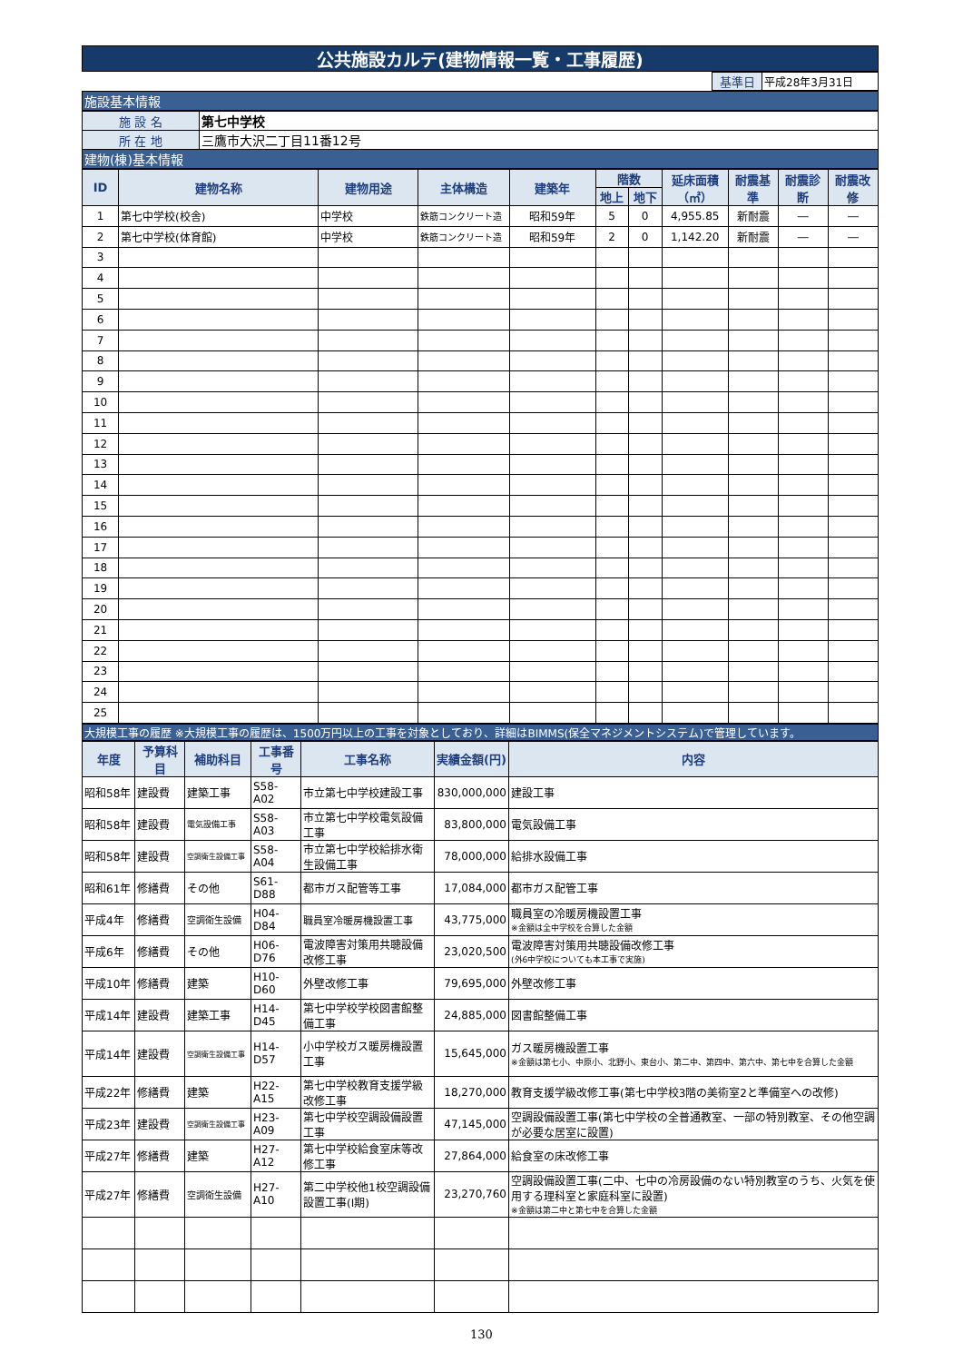| 公共施設カルテ(建物情報一覧・工事履歴) |
| | 基準日 | 平成28年3月31日 |
| 施設基本情報 |
| 施 設 名 | 第七中学校 |
| 所 在 地 | 三鷹市大沢二丁目11番12号 |
| 建物(棟)基本情報 | |
| ID | 建物名称 | 建物用途 | 主体構造 | 建築年 | 階数 | | 延床面積（㎡） | 耐震基準 | 耐震診断 | 耐震改修 |
| --- | --- | --- | --- | --- | --- | --- | --- | --- | --- | --- |
| | | | | | 地上 | 地下 | | | | |
| 1 | 第七中学校(校舎) | 中学校 | 鉄筋コンクリート造 | 昭和59年 | 5 | 0 | 4,955.85 | 新耐震 | ― | ― |
| 2 | 第七中学校(体育館) | 中学校 | 鉄筋コンクリート造 | 昭和59年 | 2 | 0 | 1,142.20 | 新耐震 | ― | ― |
| 3 | | | | | | | | | | |
| 4 | | | | | | | | | | |
| 5 | | | | | | | | | | |
| 6 | | | | | | | | | | |
| 7 | | | | | | | | | | |
| 8 | | | | | | | | | | |
| 9 | | | | | | | | | | |
| 10 | | | | | | | | | | |
| 11 | | | | | | | | | | |
| 12 | | | | | | | | | | |
| 13 | | | | | | | | | | |
| 14 | | | | | | | | | | |
| 15 | | | | | | | | | | |
| 16 | | | | | | | | | | |
| 17 | | | | | | | | | | |
| 18 | | | | | | | | | | |
| 19 | | | | | | | | | | |
| 20 | | | | | | | | | | |
| 21 | | | | | | | | | | |
| 22 | | | | | | | | | | |
| 23 | | | | | | | | | | |
| 24 | | | | | | | | | | |
| 25 | | | | | | | | | | |
| 大規模工事の履歴 ※大規模工事の履歴は、1500万円以上の工事を対象としており、詳細はBIMMS(保全マネジメントシステム)で管理しています。 |
| 年度 | 予算科目 | 補助科目 | 工事番号 | 工事名称 | 実績金額(円) | 内容 |
| --- | --- | --- | --- | --- | --- | --- |
| 昭和58年 | 建設費 | 建築工事 | S58-A02 | 市立第七中学校建設工事 | 830,000,000 | 建設工事 |
| 昭和58年 | 建設費 | 電気設備工事 | S58-A03 | 市立第七中学校電気設備工事 | 83,800,000 | 電気設備工事 |
| 昭和58年 | 建設費 | 空調衛生設備工事 | S58-A04 | 市立第七中学校給排水衛生設備工事 | 78,000,000 | 給排水設備工事 |
| 昭和61年 | 修繕費 | その他 | S61-D88 | 都市ガス配管等工事 | 17,084,000 | 都市ガス配管工事 |
| 平成4年 | 修繕費 | 空調衛生設備 | H04-D84 | 職員室冷暖房機設置工事 | 43,775,000 | 職員室の冷暖房機設置工事 ※金額は全中学校を合算した金額 |
| 平成6年 | 修繕費 | その他 | H06-D76 | 電波障害対策用共聴設備改修工事 | 23,020,500 | 電波障害対策用共聴設備改修工事 (外6中学校についても本工事で実施) |
| 平成10年 | 修繕費 | 建築 | H10-D60 | 外壁改修工事 | 79,695,000 | 外壁改修工事 |
| 平成14年 | 建設費 | 建築工事 | H14-D45 | 第七中学校学校図書館整備工事 | 24,885,000 | 図書館整備工事 |
| 平成14年 | 建設費 | 空調衛生設備工事 | H14-D57 | 小中学校ガス暖房機設置工事 | 15,645,000 | ガス暖房機設置工事 ※金額は第七小、中原小、北野小、東台小、第二中、第四中、第六中、第七中を合算した金額 |
| 平成22年 | 修繕費 | 建築 | H22-A15 | 第七中学校教育支援学級改修工事 | 18,270,000 | 教育支援学級改修工事(第七中学校3階の美術室2と準備室への改修) |
| 平成23年 | 建設費 | 空調衛生設備工事 | H23-A09 | 第七中学校空調設備設置工事 | 47,145,000 | 空調設備設置工事(第七中学校の全普通教室、一部の特別教室、その他空調が必要な居室に設置) |
| 平成27年 | 修繕費 | 建築 | H27-A12 | 第七中学校給食室床等改修工事 | 27,864,000 | 給食室の床改修工事 |
| 平成27年 | 修繕費 | 空調衛生設備 | H27-A10 | 第二中学校他1校空調設備設置工事(Ⅰ期) | 23,270,760 | 空調設備設置工事(二中、七中の冷房設備のない特別教室のうち、火気を使用する理科室と家庭科室に設置) ※金額は第二中と第七中を合算した金額 |
130